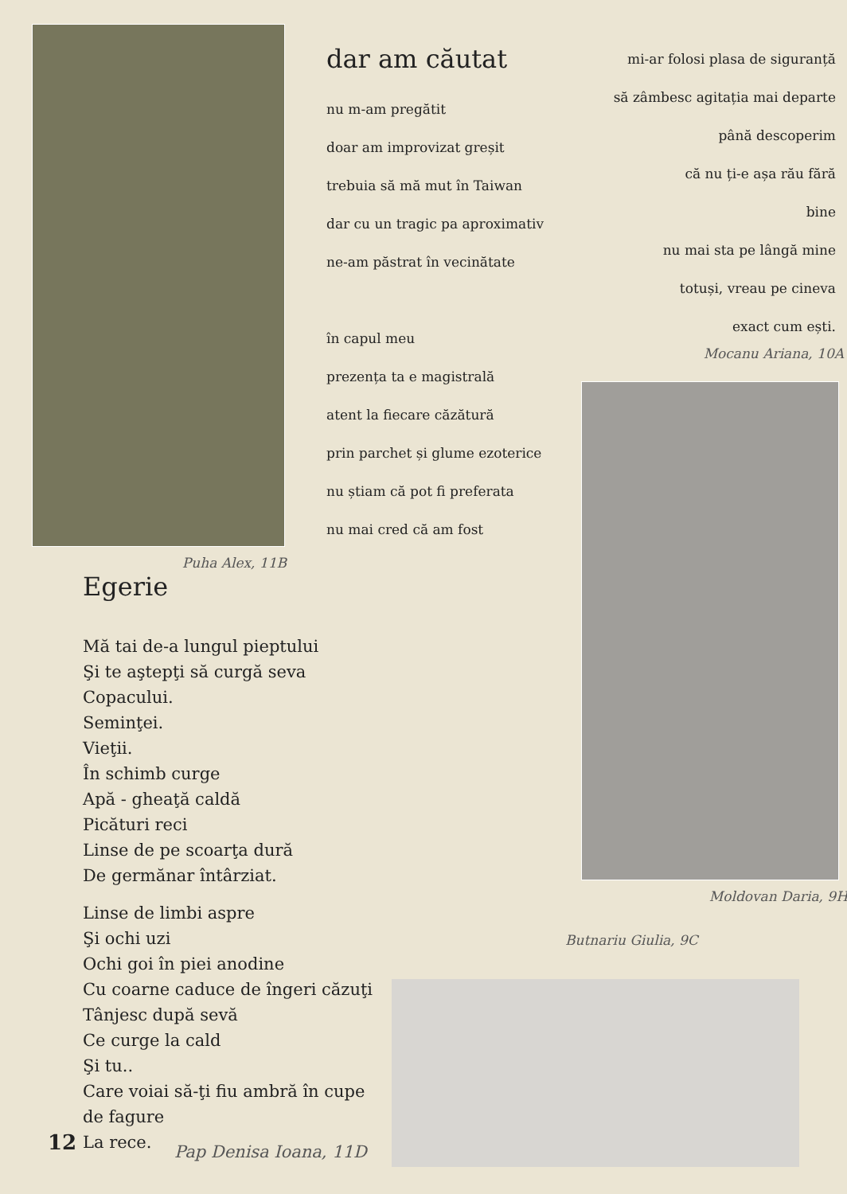Puha Alex, 11B
dar am căutat
nu m-am pregătit
doar am improvizat greșit
trebuia să mă mut în Taiwan
dar cu un tragic pa aproximativ
ne-am păstrat în vecinătate
în capul meu
prezența ta e magistrală
atent la fiecare căzătură
prin parchet și glume ezoterice
nu știam că pot fi preferata
nu mai cred că am fost
mi-ar folosi plasa de siguranță
să zâmbesc agitația mai departe
până descoperim
că nu ți-e așa rău fără
bine
nu mai sta pe lângă mine
totuși, vreau pe cineva
exact cum ești.
Mocanu Ariana, 10A
Moldovan Daria, 9H
Butnariu Giulia, 9C
Egerie
Mă tai de-a lungul pieptului
Şi te aştepţi să curgă seva
Copacului.
Seminţei.
Vieţii.
În schimb curge
Apă - gheaţă caldă
Picături reci
Linse de pe scoarţa dură
De germănar întârziat.
Linse de limbi aspre
Şi ochi uzi
Ochi goi în piei anodine
Cu coarne caduce de îngeri căzuţi
Tânjesc după sevă
Ce curge la cald
Şi tu..
Care voiai să-ţi fiu ambră în cupe de fagure
La rece.
Pap Denisa Ioana, 11D
12